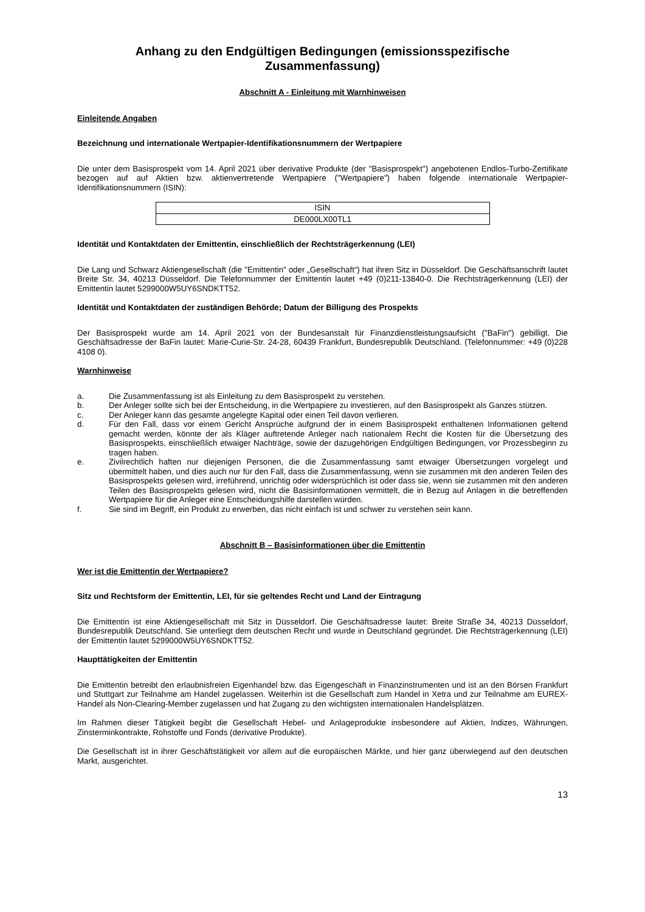Anhang zu den Endgültigen Bedingungen (emissionsspezifische Zusammenfassung)
Abschnitt A - Einleitung mit Warnhinweisen
Einleitende Angaben
Bezeichnung und internationale Wertpapier-Identifikationsnummern der Wertpapiere
Die unter dem Basisprospekt vom 14. April 2021 über derivative Produkte (der "Basisprospekt") angebotenen Endlos-Turbo-Zertifikate bezogen auf auf Aktien bzw. aktienvertretende Wertpapiere ("Wertpapiere") haben folgende internationale Wertpapier-Identifikationsnummern (ISIN):
| ISIN |
| --- |
| DE000LX00TL1 |
Identität und Kontaktdaten der Emittentin, einschließlich der Rechtsträgerkennung (LEI)
Die Lang und Schwarz Aktiengesellschaft (die "Emittentin" oder „Gesellschaft“) hat ihren Sitz in Düsseldorf. Die Geschäftsanschrift lautet Breite Str. 34, 40213 Düsseldorf. Die Telefonnummer der Emittentin lautet +49 (0)211-13840-0. Die Rechtsträgerkennung (LEI) der Emittentin lautet 5299000W5UY6SNDKTT52.
Identität und Kontaktdaten der zuständigen Behörde; Datum der Billigung des Prospekts
Der Basisprospekt wurde am 14. April 2021 von der Bundesanstalt für Finanzdienstleistungsaufsicht ("BaFin") gebilligt. Die Geschäftsadresse der BaFin lautet: Marie-Curie-Str. 24-28, 60439 Frankfurt, Bundesrepublik Deutschland. (Telefonnummer: +49 (0)228 4108 0).
Warnhinweise
a. Die Zusammenfassung ist als Einleitung zu dem Basisprospekt zu verstehen.
b. Der Anleger sollte sich bei der Entscheidung, in die Wertpapiere zu investieren, auf den Basisprospekt als Ganzes stützen.
c. Der Anleger kann das gesamte angelegte Kapital oder einen Teil davon verlieren.
d. Für den Fall, dass vor einem Gericht Ansprüche aufgrund der in einem Basisprospekt enthaltenen Informationen geltend gemacht werden, könnte der als Kläger auftretende Anleger nach nationalem Recht die Kosten für die Übersetzung des Basisprospekts, einschließlich etwaiger Nachträge, sowie der dazugehörigen Endgültigen Bedingungen, vor Prozessbeginn zu tragen haben.
e. Zivilrechtlich haften nur diejenigen Personen, die die Zusammenfassung samt etwaiger Übersetzungen vorgelegt und übermittelt haben, und dies auch nur für den Fall, dass die Zusammenfassung, wenn sie zusammen mit den anderen Teilen des Basisprospekts gelesen wird, irreführend, unrichtig oder widersprüchlich ist oder dass sie, wenn sie zusammen mit den anderen Teilen des Basisprospekts gelesen wird, nicht die Basisinformationen vermittelt, die in Bezug auf Anlagen in die betreffenden Wertpapiere für die Anleger eine Entscheidungshilfe darstellen würden.
f. Sie sind im Begriff, ein Produkt zu erwerben, das nicht einfach ist und schwer zu verstehen sein kann.
Abschnitt B – Basisinformationen über die Emittentin
Wer ist die Emittentin der Wertpapiere?
Sitz und Rechtsform der Emittentin, LEI, für sie geltendes Recht und Land der Eintragung
Die Emittentin ist eine Aktiengesellschaft mit Sitz in Düsseldorf. Die Geschäftsadresse lautet: Breite Straße 34, 40213 Düsseldorf, Bundesrepublik Deutschland. Sie unterliegt dem deutschen Recht und wurde in Deutschland gegründet. Die Rechtsträgerkennung (LEI) der Emittentin lautet 5299000W5UY6SNDKTT52.
Haupttätigkeiten der Emittentin
Die Emittentin betreibt den erlaubnisfreien Eigenhandel bzw. das Eigengeschäft in Finanzinstrumenten und ist an den Börsen Frankfurt und Stuttgart zur Teilnahme am Handel zugelassen. Weiterhin ist die Gesellschaft zum Handel in Xetra und zur Teilnahme am EUREX-Handel als Non-Clearing-Member zugelassen und hat Zugang zu den wichtigsten internationalen Handelsplätzen.
Im Rahmen dieser Tätigkeit begibt die Gesellschaft Hebel- und Anlageprodukte insbesondere auf Aktien, Indizes, Währungen, Zinsterminkontrakte, Rohstoffe und Fonds (derivative Produkte).
Die Gesellschaft ist in ihrer Geschäftstätigkeit vor allem auf die europäischen Märkte, und hier ganz überwiegend auf den deutschen Markt, ausgerichtet.
13